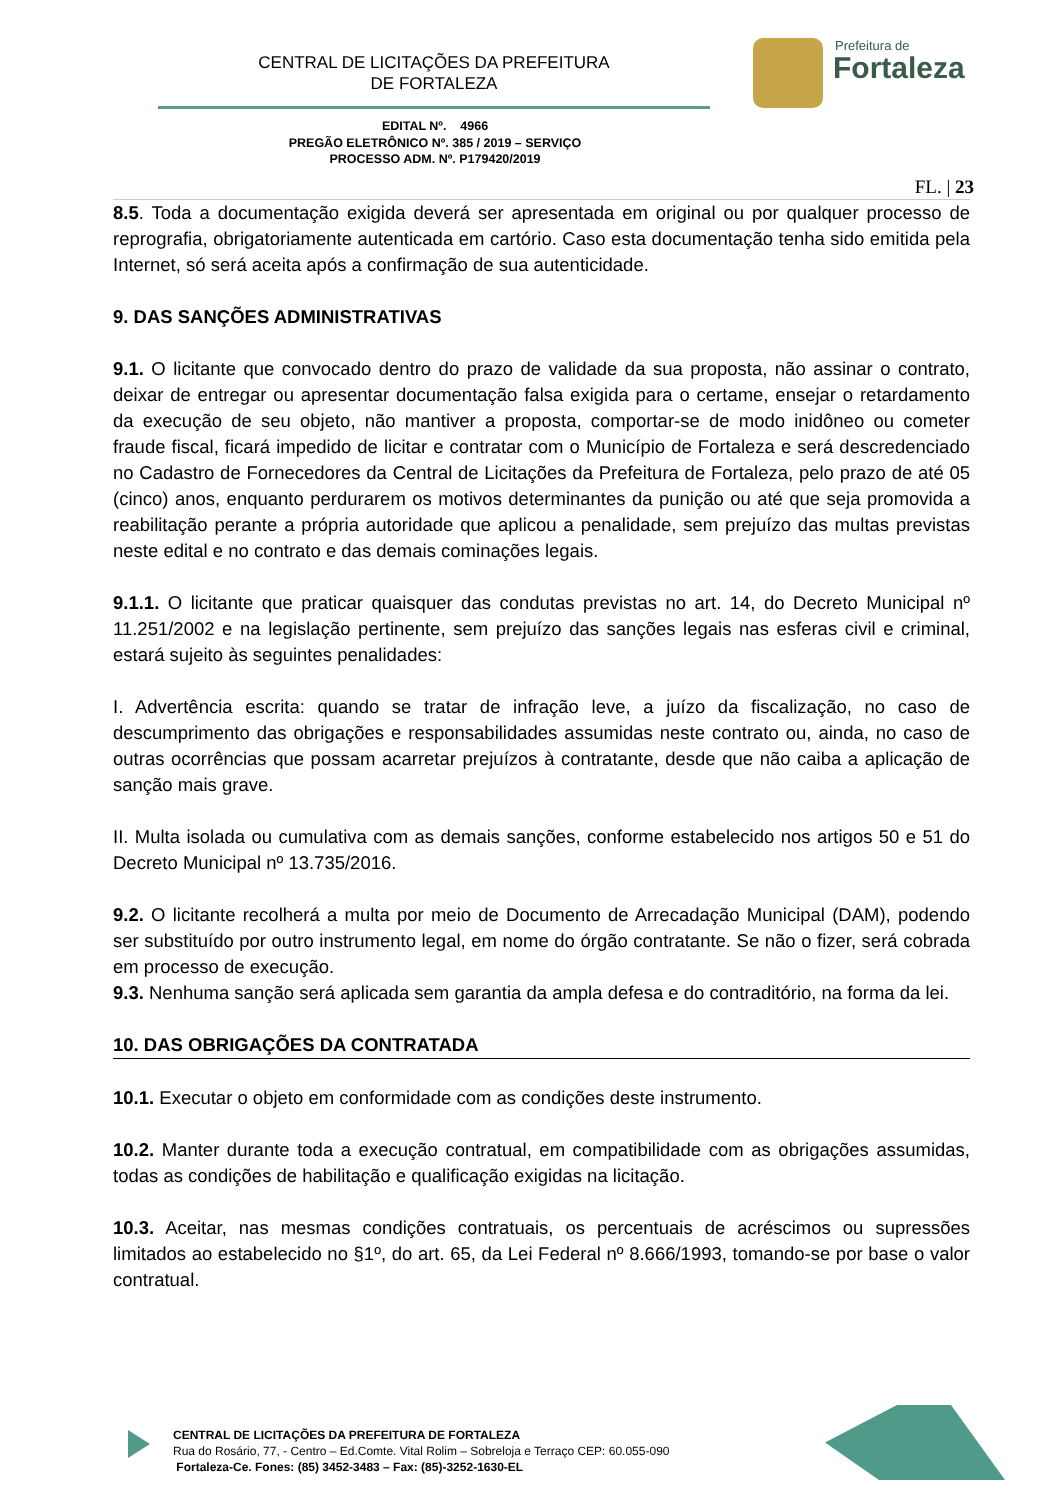CENTRAL DE LICITAÇÕES DA PREFEITURA
DE FORTALEZA
Prefeitura de
Fortaleza
EDITAL Nº. 4966
PREGÃO ELETRÔNICO Nº. 385 / 2019 – SERVIÇO
PROCESSO ADM. Nº. P179420/2019
FL. | 23
8.5. Toda a documentação exigida deverá ser apresentada em original ou por qualquer processo de reprografia, obrigatoriamente autenticada em cartório. Caso esta documentação tenha sido emitida pela Internet, só será aceita após a confirmação de sua autenticidade.
9. DAS SANÇÕES ADMINISTRATIVAS
9.1. O licitante que convocado dentro do prazo de validade da sua proposta, não assinar o contrato, deixar de entregar ou apresentar documentação falsa exigida para o certame, ensejar o retardamento da execução de seu objeto, não mantiver a proposta, comportar-se de modo inidôneo ou cometer fraude fiscal, ficará impedido de licitar e contratar com o Município de Fortaleza e será descredenciado no Cadastro de Fornecedores da Central de Licitações da Prefeitura de Fortaleza, pelo prazo de até 05 (cinco) anos, enquanto perdurarem os motivos determinantes da punição ou até que seja promovida a reabilitação perante a própria autoridade que aplicou a penalidade, sem prejuízo das multas previstas neste edital e no contrato e das demais cominações legais.
9.1.1. O licitante que praticar quaisquer das condutas previstas no art. 14, do Decreto Municipal nº 11.251/2002 e na legislação pertinente, sem prejuízo das sanções legais nas esferas civil e criminal, estará sujeito às seguintes penalidades:
I. Advertência escrita: quando se tratar de infração leve, a juízo da fiscalização, no caso de descumprimento das obrigações e responsabilidades assumidas neste contrato ou, ainda, no caso de outras ocorrências que possam acarretar prejuízos à contratante, desde que não caiba a aplicação de sanção mais grave.
II. Multa isolada ou cumulativa com as demais sanções, conforme estabelecido nos artigos 50 e 51 do Decreto Municipal nº 13.735/2016.
9.2. O licitante recolherá a multa por meio de Documento de Arrecadação Municipal (DAM), podendo ser substituído por outro instrumento legal, em nome do órgão contratante. Se não o fizer, será cobrada em processo de execução.
9.3. Nenhuma sanção será aplicada sem garantia da ampla defesa e do contraditório, na forma da lei.
10. DAS OBRIGAÇÕES DA CONTRATADA
10.1. Executar o objeto em conformidade com as condições deste instrumento.
10.2. Manter durante toda a execução contratual, em compatibilidade com as obrigações assumidas, todas as condições de habilitação e qualificação exigidas na licitação.
10.3. Aceitar, nas mesmas condições contratuais, os percentuais de acréscimos ou supressões limitados ao estabelecido no §1º, do art. 65, da Lei Federal nº 8.666/1993, tomando-se por base o valor contratual.
CENTRAL DE LICITAÇÕES DA PREFEITURA DE FORTALEZA
Rua do Rosário, 77, - Centro – Ed.Comte. Vital Rolim – Sobreloja e Terraço CEP: 60.055-090
Fortaleza-Ce. Fones: (85) 3452-3483 – Fax: (85)-3252-1630-EL